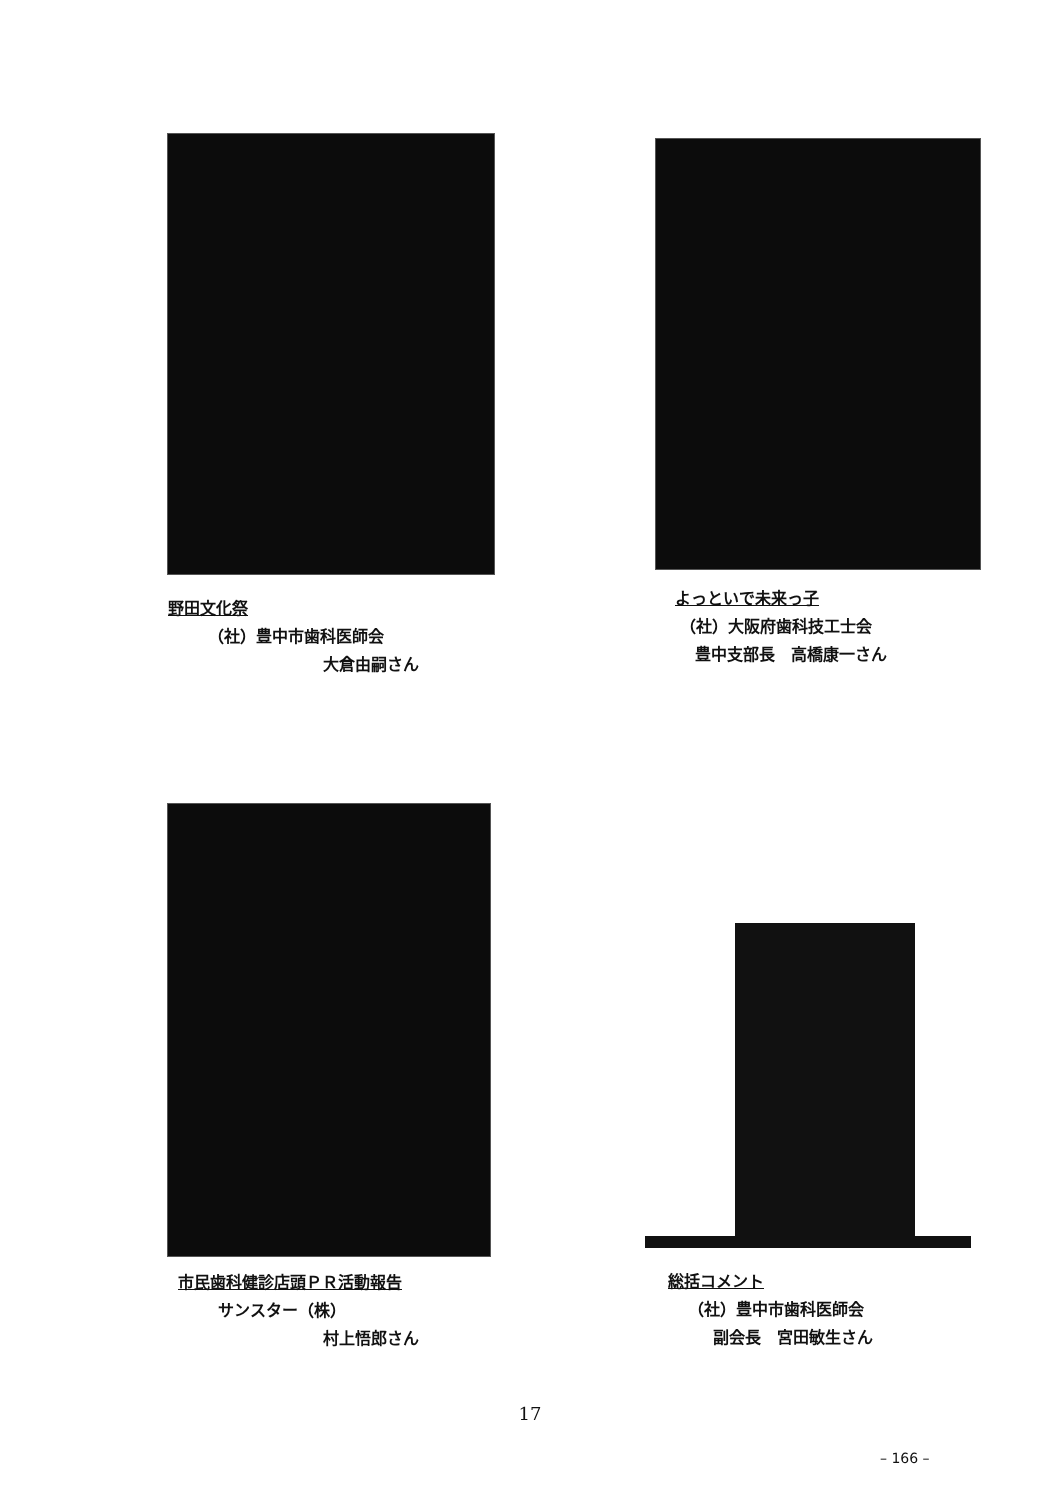野田文化祭
（社）豊中市歯科医師会
大倉由嗣さん
よっといで未来っ子
（社）大阪府歯科技工士会
豊中支部長　高橋康一さん
市民歯科健診店頭ＰＲ活動報告
サンスター（株）
村上悟郎さん
総括コメント
（社）豊中市歯科医師会
副会長　宮田敏生さん
17
– 166 –